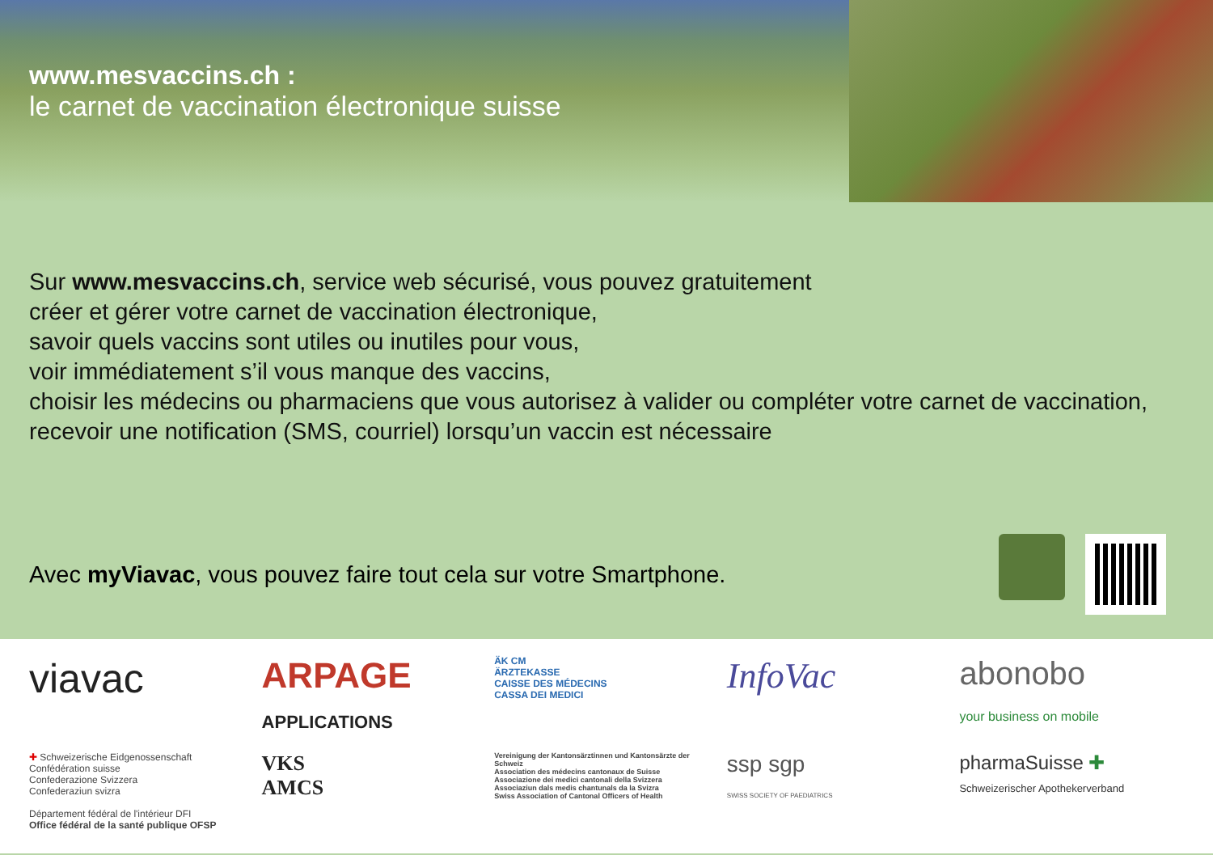www.mesvaccins.ch :
le carnet de vaccination électronique suisse
Sur www.mesvaccins.ch, service web sécurisé, vous pouvez gratuitement
créer et gérer votre carnet de vaccination électronique,
savoir quels vaccins sont utiles ou inutiles pour vous,
voir immédiatement s’il vous manque des vaccins,
choisir les médecins ou pharmaciens que vous autorisez à valider ou compléter votre carnet de vaccination,
recevoir une notification (SMS, courriel) lorsqu’un vaccin est nécessaire
Avec myViavac, vous pouvez faire tout cela sur votre Smartphone.
viavac
ARPAGE
APPLICATIONS
ÄK CM
ÄRZTEKASSE
CAISSE DES MÉDECINS
CASSA DEI MEDICI
InfoVac
abonobo
your business on mobile
✚ Schweizerische Eidgenossenschaft
Confédération suisse
Confederazione Svizzera
Confederaziun svizra
Département fédéral de l'intérieur DFI
Office fédéral de la santé publique OFSP
VKS
AMCS
Vereinigung der Kantonsärztinnen und Kantonsärzte der Schweiz
Association des médecins cantonaux de Suisse
Associazione dei medici cantonali della Svizzera
Associaziun dals medis chantunals da la Svizra
Swiss Association of Cantonal Officers of Health
ssp sgp
SWISS SOCIETY OF PAEDIATRICS
pharmaSuisse ✚
Schweizerischer Apothekerverband